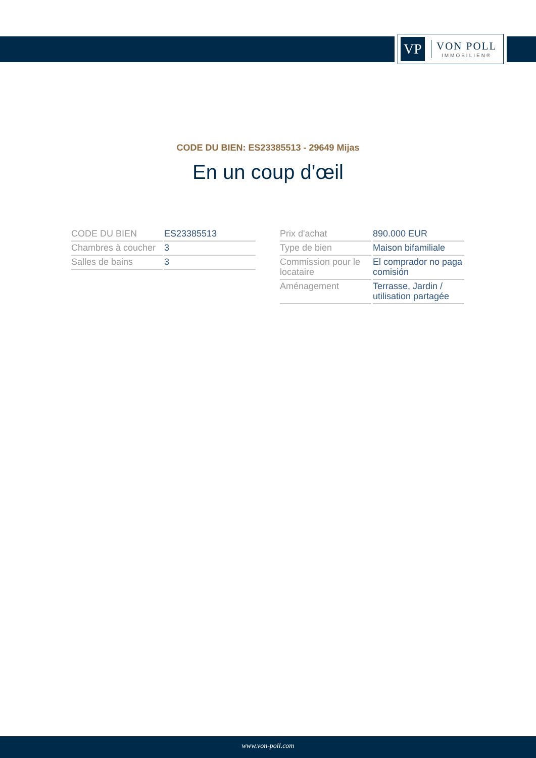VP
VON POLL
IMMOBILIEN®
CODE DU BIEN: ES23385513 - 29649 Mijas
En un coup d'œil
| CODE DU BIEN | ES23385513 |
| Chambres à coucher | 3 |
| Salles de bains | 3 |
| Prix d'achat | 890.000 EUR |
| Type de bien | Maison bifamiliale |
| Commission pour le locataire | El comprador no paga comisión |
| Aménagement | Terrasse, Jardin / utilisation partagée |
www.von-poll.com